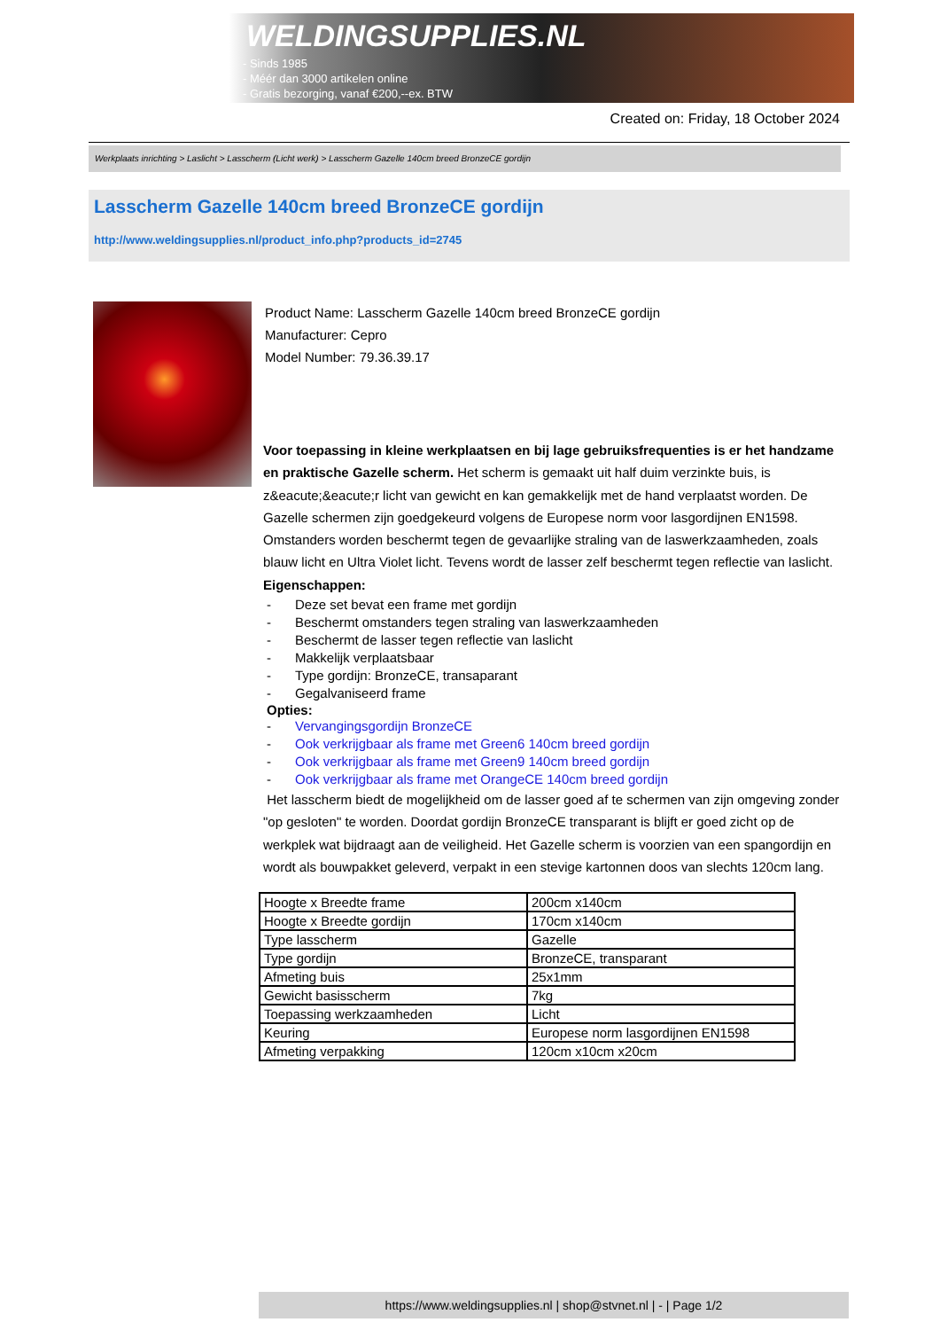WELDINGSUPPLIES.NL
- Sinds 1985
- Méér dan 3000 artikelen online
- Gratis bezorging, vanaf €200,--ex. BTW
Created on: Friday, 18 October 2024
Werkplaats inrichting > Laslicht > Lasscherm (Licht werk) > Lasscherm Gazelle 140cm breed BronzeCE gordijn
Lasscherm Gazelle 140cm breed BronzeCE gordijn
http://www.weldingsupplies.nl/product_info.php?products_id=2745
Product Name: Lasscherm Gazelle 140cm breed BronzeCE gordijn
Manufacturer: Cepro
Model Number: 79.36.39.17
Voor toepassing in kleine werkplaatsen en bij lage gebruiksfrequenties is er het handzame en praktische Gazelle scherm. Het scherm is gemaakt uit half duim verzinkte buis, is z&eacute;&eacute;r licht van gewicht en kan gemakkelijk met de hand verplaatst worden. De Gazelle schermen zijn goedgekeurd volgens de Europese norm voor lasgordijnen EN1598. Omstanders worden beschermt tegen de gevaarlijke straling van de laswerkzaamheden, zoals blauw licht en Ultra Violet licht. Tevens wordt de lasser zelf beschermt tegen reflectie van laslicht. Eigenschappen:
- Deze set bevat een frame met gordijn
- Beschermt omstanders tegen straling van laswerkzaamheden
- Beschermt de lasser tegen reflectie van laslicht
- Makkelijk verplaatsbaar
- Type gordijn: BronzeCE, transaparant
- Gegalvaniseerd frame
Opties:
- Vervangingsgordijn BronzeCE
- Ook verkrijgbaar als frame met Green6 140cm breed gordijn
- Ook verkrijgbaar als frame met Green9 140cm breed gordijn
- Ook verkrijgbaar als frame met OrangeCE 140cm breed gordijn
Het lasscherm biedt de mogelijkheid om de lasser goed af te schermen van zijn omgeving zonder "op gesloten" te worden. Doordat gordijn BronzeCE transparant is blijft er goed zicht op de werkplek wat bijdraagt aan de veiligheid. Het Gazelle scherm is voorzien van een spangordijn en wordt als bouwpakket geleverd, verpakt in een stevige kartonnen doos van slechts 120cm lang.
| Hoogte x Breedte frame | 200cm x140cm |
| Hoogte x Breedte gordijn | 170cm x140cm |
| Type lasscherm | Gazelle |
| Type gordijn | BronzeCE, transparant |
| Afmeting buis | 25x1mm |
| Gewicht basisscherm | 7kg |
| Toepassing werkzaamheden | Licht |
| Keuring | Europese norm lasgordijnen EN1598 |
| Afmeting verpakking | 120cm x10cm x20cm |
https://www.weldingsupplies.nl | shop@stvnet.nl | - | Page 1/2